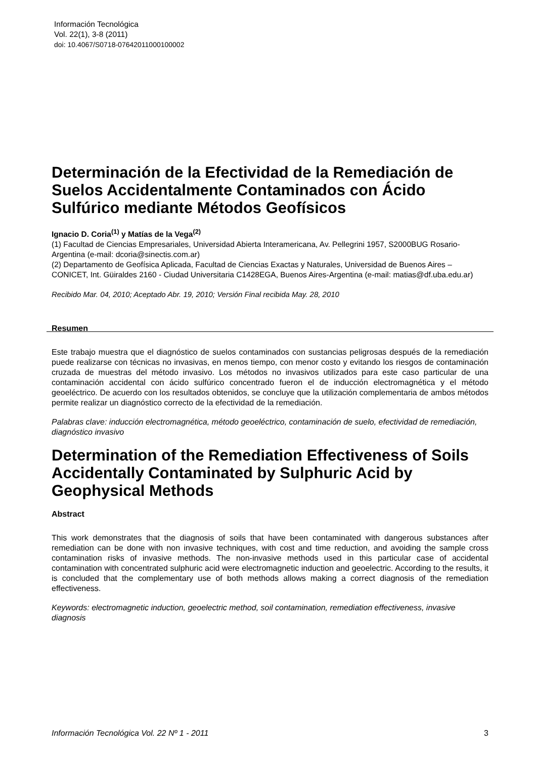Información Tecnológica
Vol. 22(1), 3-8 (2011)
doi: 10.4067/S0718-07642011000100002
Determinación de la Efectividad de la Remediación de Suelos Accidentalmente Contaminados con Ácido Sulfúrico mediante Métodos Geofísicos
Ignacio D. Coria<sup>(1)</sup> y Matías de la Vega<sup>(2)</sup>
(1) Facultad de Ciencias Empresariales, Universidad Abierta Interamericana, Av. Pellegrini 1957, S2000BUG Rosario-Argentina (e-mail: dcoria@sinectis.com.ar)
(2) Departamento de Geofísica Aplicada, Facultad de Ciencias Exactas y Naturales, Universidad de Buenos Aires – CONICET, Int. Güiraldes 2160 - Ciudad Universitaria C1428EGA, Buenos Aires-Argentina (e-mail: matias@df.uba.edu.ar)
Recibido Mar. 04, 2010; Aceptado Abr. 19, 2010; Versión Final recibida May. 28, 2010
Resumen
Este trabajo muestra que el diagnóstico de suelos contaminados con sustancias peligrosas después de la remediación puede realizarse con técnicas no invasivas, en menos tiempo, con menor costo y evitando los riesgos de contaminación cruzada de muestras del método invasivo. Los métodos no invasivos utilizados para este caso particular de una contaminación accidental con ácido sulfúrico concentrado fueron el de inducción electromagnética y el método geoeléctrico. De acuerdo con los resultados obtenidos, se concluye que la utilización complementaria de ambos métodos permite realizar un diagnóstico correcto de la efectividad de la remediación.
Palabras clave: inducción electromagnética, método geoeléctrico, contaminación de suelo, efectividad de remediación, diagnóstico invasivo
Determination of the Remediation Effectiveness of Soils Accidentally Contaminated by Sulphuric Acid by Geophysical Methods
Abstract
This work demonstrates that the diagnosis of soils that have been contaminated with dangerous substances after remediation can be done with non invasive techniques, with cost and time reduction, and avoiding the sample cross contamination risks of invasive methods. The non-invasive methods used in this particular case of accidental contamination with concentrated sulphuric acid were electromagnetic induction and geoelectric. According to the results, it is concluded that the complementary use of both methods allows making a correct diagnosis of the remediation effectiveness.
Keywords: electromagnetic induction, geoelectric method, soil contamination, remediation effectiveness, invasive diagnosis
Información Tecnológica Vol. 22 Nº 1 - 2011 3